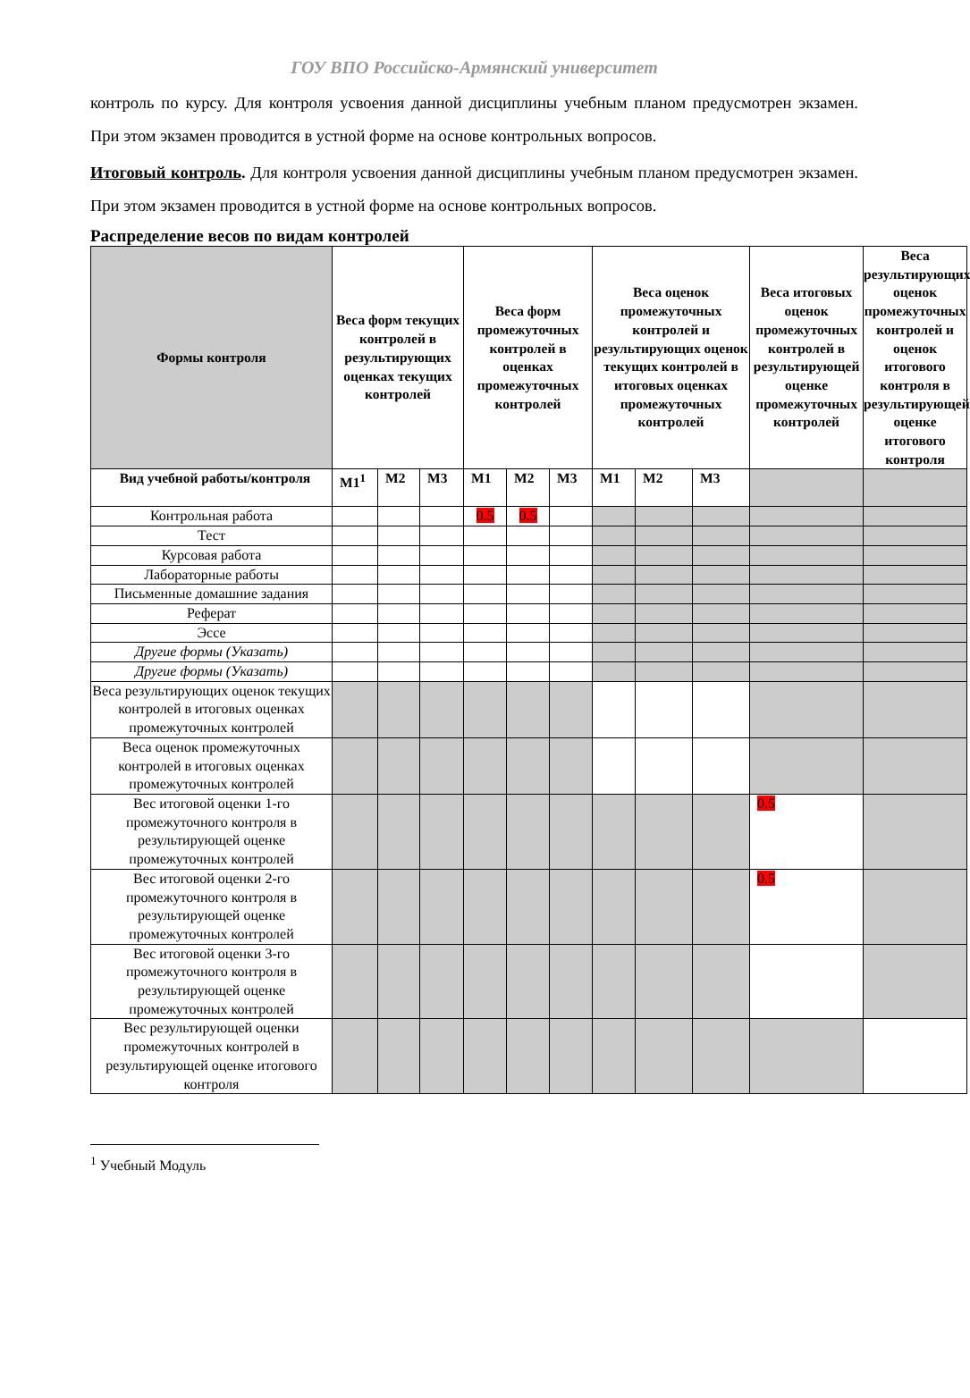ГОУ ВПО Российско-Армянский университет
контроль по курсу. Для контроля усвоения данной дисциплины учебным планом предусмотрен экзамен. При этом экзамен проводится в устной форме на основе контрольных вопросов.
Итоговый контроль. Для контроля усвоения данной дисциплины учебным планом предусмотрен экзамен. При этом экзамен проводится в устной форме на основе контрольных вопросов.
Распределение весов по видам контролей
| Формы контроля | Веса форм текущих контролей в результирующих оценках текущих контролей | | | Веса форм промежуточных контролей в оценках промежуточных контролей | | | Веса оценок промежуточных контролей и результирующих оценок текущих контролей в итоговых оценках промежуточных контролей | | | Веса итоговых оценок промежуточных контролей в результирующей оценке промежуточных контролей | Веса результирующих оценок промежуточных контролей и оценок итогового контроля в результирующей оценке итогового контроля |
| --- | --- | --- | --- | --- | --- | --- | --- | --- | --- | --- | --- |
| Вид учебной работы/контроля | М1<sup>1</sup> | М2 | М3 | М1 | М2 | М3 | М1 | М2 | М3 | | |
| Контрольная работа | | | | 0.5 | 0.5 | | | | | | |
| Тест | | | | | | | | | | | |
| Курсовая работа | | | | | | | | | | | |
| Лабораторные работы | | | | | | | | | | | |
| Письменные домашние задания | | | | | | | | | | | |
| Реферат | | | | | | | | | | | |
| Эссе | | | | | | | | | | | |
| Другие формы (Указать) | | | | | | | | | | | |
| Другие формы (Указать) | | | | | | | | | | | |
| Веса результирующих оценок текущих контролей в итоговых оценках промежуточных контролей | | | | | | | | | | | |
| Веса оценок промежуточных контролей в итоговых оценках промежуточных контролей | | | | | | | | | | | |
| Вес итоговой оценки 1-го промежуточного контроля в результирующей оценке промежуточных контролей | | | | | | | | | | 0.5 | |
| Вес итоговой оценки 2-го промежуточного контроля в результирующей оценке промежуточных контролей | | | | | | | | | | 0.5 | |
| Вес итоговой оценки 3-го промежуточного контроля в результирующей оценке промежуточных контролей | | | | | | | | | | | |
| Вес результирующей оценки промежуточных контролей в результирующей оценке итогового контроля | | | | | | | | | | | |
<sup>1</sup> Учебный Модуль